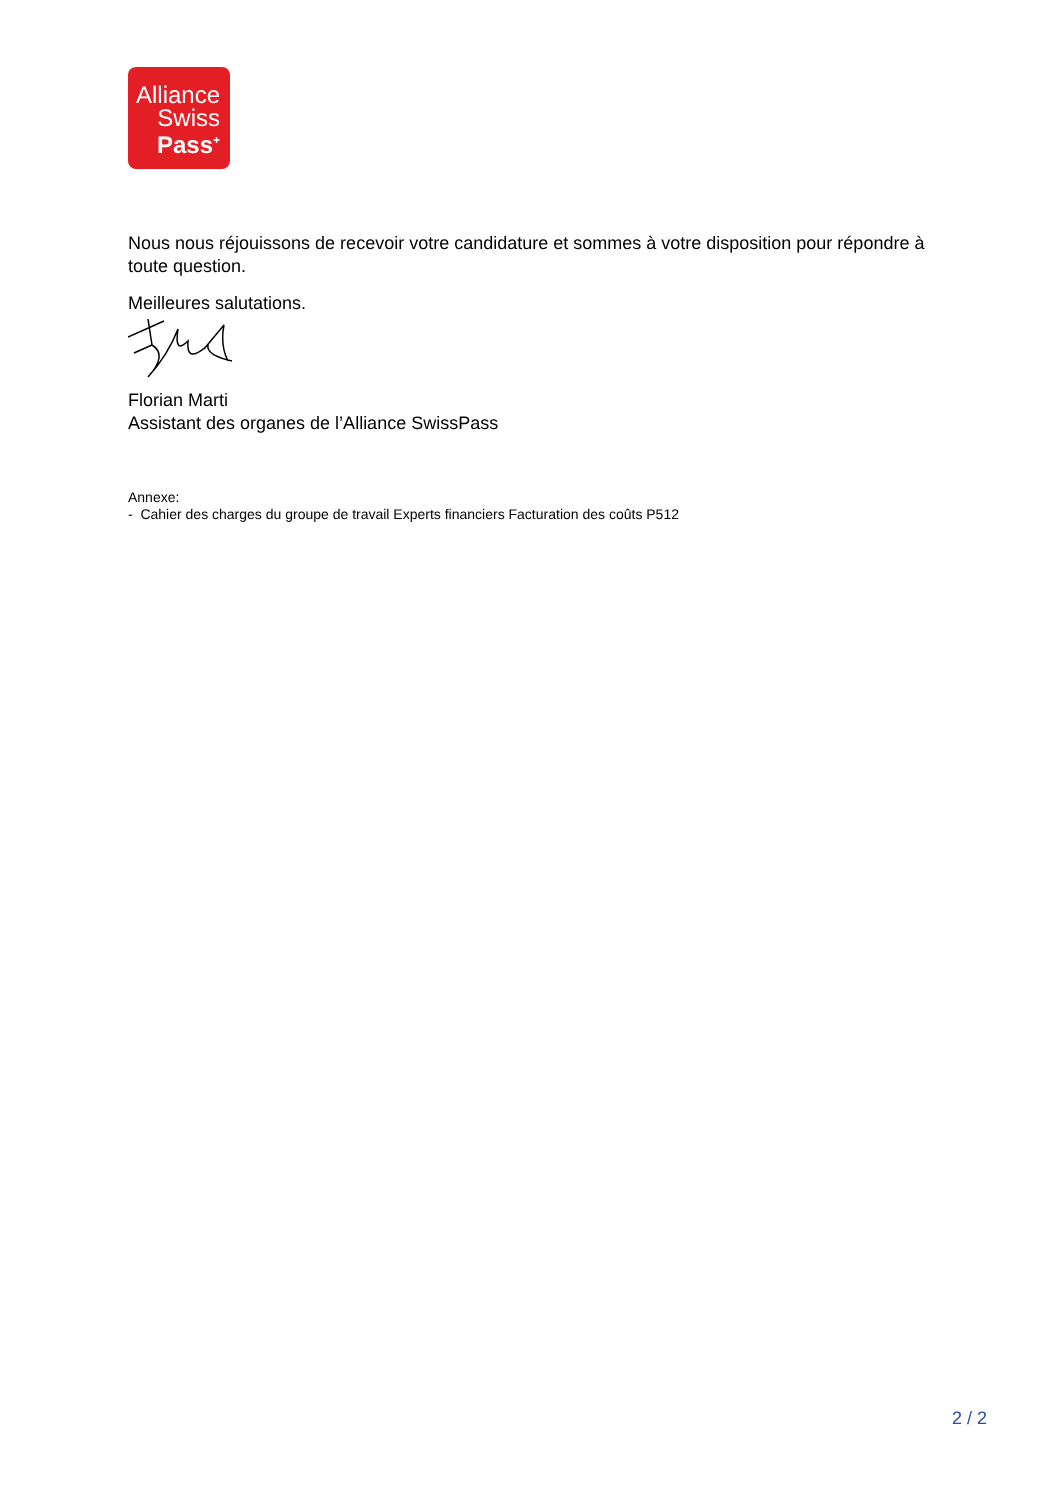Alliance
Swiss
Pass<sup>+</sup>
Nous nous réjouissons de recevoir votre candidature et sommes à votre disposition pour répondre à toute question.
Meilleures salutations.
Florian Marti
Assistant des organes de l’Alliance SwissPass
Annexe:
- Cahier des charges du groupe de travail Experts financiers Facturation des coûts P512
2 / 2